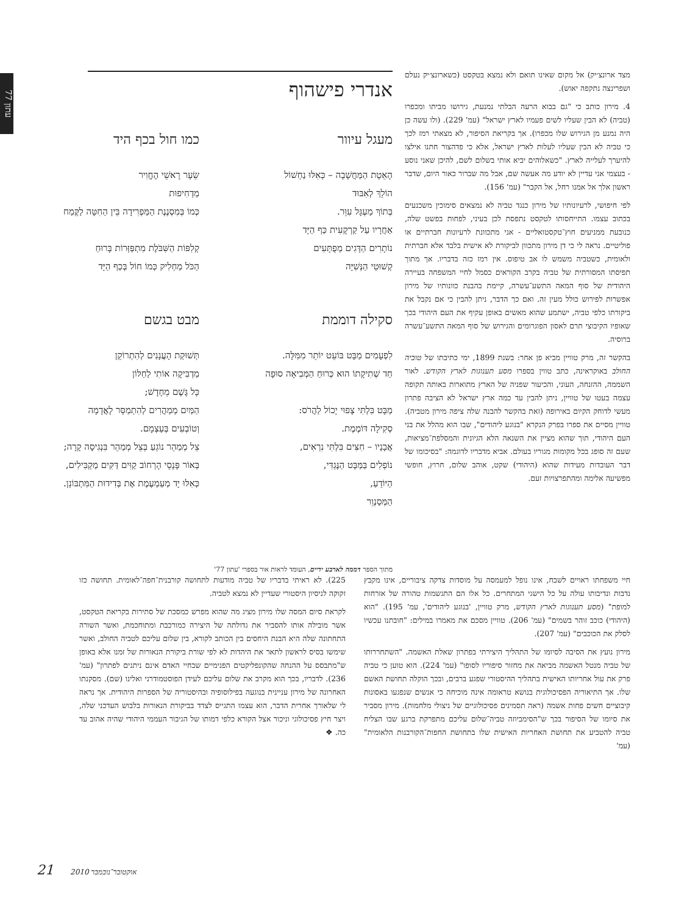עתון 77
מצד ארונצ׳יק) אל מקום שאינו תואם ולא נמצא בטקסט (כשארונצ׳יק נעלם ושפרינצה נתקפה יאוש).
4. מירון כותב כי "גם בבוא הרעה הבלתי נמנעת, גירושו מביתו ומכפרו (טביה) לא הבין שעליו לשים פעמיו לארץ ישראל" (עמ' 229). (ולו עשה כן היה נמנע מן הגירוש שלו מכפרו). אך בקריאת הסיפור, לא מצאתי רמז לכך כי טביה לא הבין שעליו לעלות לארץ ישראל, אלא כי פדהצור חתנו אילצו להיערך לעלייה לארץ. "כשאלוהים יביא אותי בשלום לשם, להיכן שאני נוסע - בעצמי אני עדיין לא יודע מה אעשה שם, אבל מה שברור כאור היום, שדבר ראשון אלך אל אמנו רחל, אל הקבר" (עמ' 156).
לפי חיפושי, לרעיונותיו של מירון כנגד טביה לא נמצאים סימוכין משכנעים בכתוב עצמו. התייחסותו לטקסט נתפסת לכן בעיני, לפחות בפשט שלה, כנובעת ממניעים חוץ־טקסטואליים - אני מתכוונת לרעיונות חברתיים או פוליטיים. נראה לי כי דן מירון מתכוון לביקורת לא אישית בלבד אלא חברתית ולאומית, כשטביה משמש לו אב טיפוס. אין רמז כזה בדבריו. אך מתוך תפיסתו המסורתית של טביה בקרב הקוראים כסמל לחיי המשפחה בעיירה היהודית של סוף המאה התשע־עשרה, קיימת בהבנת כוונותיו של מירון אפשרות לפירוש כולל מעין זה. ואם כך הדבר, ניתן להבין כי אם נקבל את ביקורתו כלפי טביה, ישתמע שהוא מאשים באופן עקיף את העם היהודי בכך שאופיו הקיבוצי תרם לאסון הפוגרומים והגירוש של סוף המאה התשע־עשרה ברוסיה.
בהקשר זה, מרק טוויין מביא פן אחר: בשנת 1899, ימי כתיבתו של טוביה החולב באוקראינה, כתב טווין בספרו מסע תענוגות לארץ הקודש. לאור השממה, ההזנחה, העוני, והכיעור שפניה של הארץ מתוארות באותה תקופה עצמה בעטו של טוויין, ניתן להבין עד כמה ארץ ישראל לא הציבה פתרון מעשי לדוחק הקיום באירופה (זאת בהקשר להבנה שלה ציפה מירון מטביה). טוויין מסיים את ספרו בפרק הנקרא "בנוגע ליהודים", שבו הוא מהלל את בני העם היהודי, תוך שהוא מציין את השנאה הלא הגיונית והמסלפת־מציאות, שעם זה סופג בכל מקומות מגוריו בעולם. אביא מדבריו לדוגמה: "בסיכומו של דבר העובדות מעידות שהוא (היהודי) שקט, אוהב שלום, חרוץ, חופשי מפשיעה אלימה ומהתפרצויות זעם.
אנדרי פישהוף
מעגל עיוור
הָאֵטָת הַמַּחֲשָׁבָה – כְּאִלּוּ נַחְשׁוֹל
הוֹלֵךְ לְאִבּוּד
בְּתוֹךְ מַעְגָּל עִוֵּר.
אַחֲרָיו עַל קַרְקָעִית כַּף הַיָּד
נוֹתָרִים הַדָּגִים מְפֻתָּעִים
קְשׁוּטֵי הַנְּשִׁיָּה
סקילה דוממת
לִפְעָמִים מַבָּט בּוֹעֵט יוֹתֵר מִמִּלָּה.
חַד שְׁתִיקָתוֹ הוּא כְּרוּחַ הַמְּבִיאָה סוּפָה
מַבָּט בִּלְתִּי צָפוּי יָכוֹל לַהֲרֹס:
סְקִילָה דּוֹמֶמֶת.
אֲבָנָיו – חִצִּים בִּלְתִּי נִרְאִים,
נוֹפְלִים בַּמַּבָּט הַנֶּגְדִּי,
הַיּוֹדֵעַ,
הַמְּסַנְוֵר
כמו חול בכף היד
שֵׂעָר רָאשֵׁי הֶחֱוִיר
מַדְחִיפוּת
כְּמוֹ בְּמִסְנֶנֶת הַמַּפְרִידָה בֵּין הַחִטָּה לַקֶּמַח
קְלִפּוֹת הַשִּׁבֹּלֶת מִתְפַּזְּרוֹת בָּרוּחַ
הַכֹּל מַחְלִיק כְּמוֹ חוֹל בְּכַף הַיָּד
מבט בגשם
תְּשׁוּקַת הָעֲנָנִים לְהִתְרוֹקֵן
מַדְבִּיקָה אוֹתִי לַחַלּוֹן
כָּל גֶּשֶׁם מֵחָדָשׁ;
הַמַּיִם מְמַהֲרִים לְהִתְמַסֵּר לָאֲדָמָה
וְטוֹבְעִים בְּעַצְמָם.
צֵל מְמַהֵר נוֹגֵעַ בְּצֵל מְמַהֵר בִּנְגִיסָה קָרָה;
בְּאוֹר פָּנָסֵי הָרְחוֹב קַוִּים דַּקִּים מַקְבִּילִים,
כְּאִלּוּ יָד מְעַמְעֶמֶת אֶת בְּדִידוּת הַמִּתְבּוֹנֵן.
מתוך הספר דממה לארבע ידיים, העומד לראות אור בספרי 'עתון 77'
חיי משפחתו ראויים לשבח, אינו נופל למעמסה על מוסדות צדקה ציבוריים, אינו מקבץ נדבות ונדיבותו עולה על כל הישגי המתחרים. כל אלו הם התגשמות טהורה של אזרחות למופת" (מסע תענוגות לארץ הקודש, מרק טוויין, 'בנוגע ליהודים', עמ' 195). "הוא (היהודי) כוכב זוהר בשמים" (עמ' 206). טוויין מסכם את מאמרו במילים: "חובתנו עכשיו לסלק את הכוכבים" (עמ' 207).
מירון נועץ את הסיבה לסיומו של התהליך היצירתי בפתרון שאלת האשמה. "השתחררותו של טביה מנטל האשמה מביאה את מחזור סיפוריו לסופו" (עמ' 224). הוא טוען כי טביה פרק את עול אחריותו האישית בתהליך ההיסטורי שפגע ברבים, ובכך הוקלה תחושת האשם שלו. אך התיאוריה הפסיכולוגית בנושא טראומה אינה מוכיחה כי אנשים שנפגעו באסונות קיבוציים חשים פחות אשמה (ראה תסמינים פסיכולוגיים של ניצולי מלחמות). מירון מסביר את סיומו של הסיפור בכך ש"הסימביוזה טביה־שלום עליכם מתפרקת ברגע שבו הצליח טביה להטביע את תחושת האחריות האישית שלו בתחושת החפות־הקורבנות הלאומית" (עמ'
225). לא ראיתי בדבריו של טביה מודעות לתחושה קורבנית־חפה־לאומית. תחושה כזו זקוקה לניסיון היסטורי שעדיין לא נמצא לטביה.
לקראת סיום המסה שלו מירון מציג מה שהוא מפרש כמסכת של סתירות בקריאת הטקסט, אשר מובילה אותו להסביר את גדולתה של היצירה כמורכבת ומתוחכמת, ואשר השורה התחתונה שלה היא הבנת היחסים בין הכותב לקורא, בין שלום עליכם לטביה החולב, ואשר שימשו בסיס לראשון לתאר את היהדות לא לפי שורת ביקורת הנאורות של זמנו אלא באופן ש"מתבסס על ההנחה שהקונפליקטים הפנימיים שבחיי האדם אינם ניתנים לפתרון" (עמ' 236). לדבריו, בכך הוא מקרב את שלום עליכם לעידן הפוסטמודרני ואלינו (שם). מסקנתו האחרונה של מירון עניינית בנוגעה בפילוסופיה ובהיסטוריה של הספרות היהודית. אך נראה לי שלאורך אחרית הדבר, הוא עצמו התגייס לצדד בביקורת הנאורות בלבוש העדכני שלה, ויצר חיץ פסיכולוגי וניכור אצל הקורא כלפי דמותו של הגיבור העממי היהודי שהיה אהוב עד כה. ❖
21 אוקטובר־נובמבר 2010